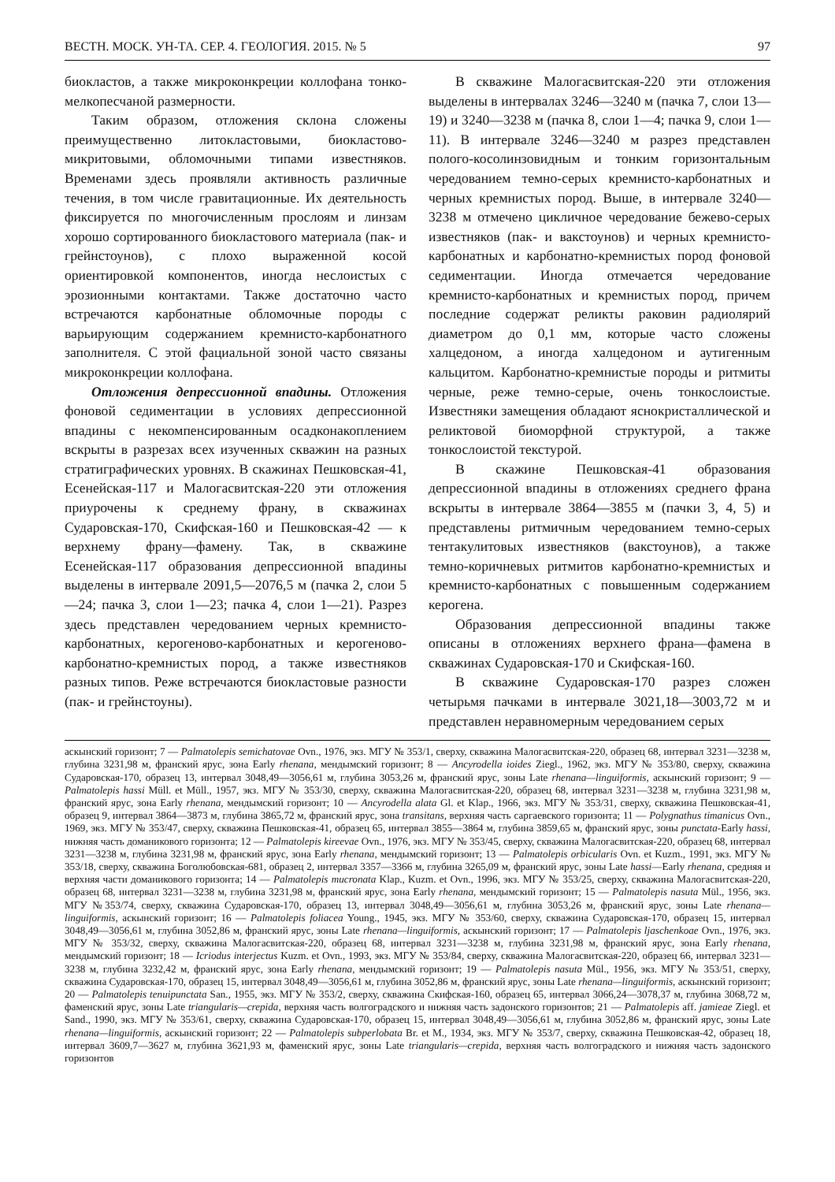ВЕСТН. МОСК. УН-ТА. СЕР. 4. ГЕОЛОГИЯ. 2015. № 5 97
биокластов, а также микроконкреции коллофана тонко-мелкопесчаной размерности.
Таким образом, отложения склона сложены преимущественно литокластовыми, биокластово-микритовыми, обломочными типами известняков. Временами здесь проявляли активность различные течения, в том числе гравитационные. Их деятельность фиксируется по многочисленным прослоям и линзам хорошо сортированного биокластового материала (пак- и грейнстоунов), с плохо выраженной косой ориентировкой компонентов, иногда неслоистых с эрозионными контактами. Также достаточно часто встречаются карбонатные обломочные породы с варьирующим содержанием кремнисто-карбонатного заполнителя. С этой фациальной зоной часто связаны микроконкреции коллофана.
Отложения депрессионной впадины. Отложения фоновой седиментации в условиях депрессионной впадины с некомпенсированным осадконакоплением вскрыты в разрезах всех изученных скважин на разных стратиграфических уровнях. В скажинах Пешковская-41, Есенейская-117 и Малогасвитская-220 эти отложения приурочены к среднему франу, в скважинах Сударовская-170, Скифская-160 и Пешковская-42 — к верхнему франу—фамену. Так, в скважине Есенейская-117 образования депрессионной впадины выделены в интервале 2091,5—2076,5 м (пачка 2, слои 5—24; пачка 3, слои 1—23; пачка 4, слои 1—21). Разрез здесь представлен чередованием черных кремнисто-карбонатных, керогеново-карбонатных и керогеново-карбонатно-кремнистых пород, а также известняков разных типов. Реже встречаются биокластовые разности (пак- и грейнстоуны).
В скважине Малогасвитская-220 эти отложения выделены в интервалах 3246—3240 м (пачка 7, слои 13—19) и 3240—3238 м (пачка 8, слои 1—4; пачка 9, слои 1—11). В интервале 3246—3240 м разрез представлен полого-косолинзовидным и тонким горизонтальным чередованием темно-серых кремнисто-карбонатных и черных кремнистых пород. Выше, в интервале 3240—3238 м отмечено цикличное чередование бежево-серых известняков (пак- и вакстоунов) и черных кремнисто-карбонатных и карбонатно-кремнистых пород фоновой седиментации. Иногда отмечается чередование кремнисто-карбонатных и кремнистых пород, причем последние содержат реликты раковин радиолярий диаметром до 0,1 мм, которые часто сложены халцедоном, а иногда халцедоном и аутигенным кальцитом. Карбонатно-кремнистые породы и ритмиты черные, реже темно-серые, очень тонкослоистые. Известняки замещения обладают яснокристаллической и реликтовой биоморфной структурой, а также тонкослоистой текстурой.
В скажине Пешковская-41 образования депрессионной впадины в отложениях среднего франа вскрыты в интервале 3864—3855 м (пачки 3, 4, 5) и представлены ритмичным чередованием темно-серых тентакулитовых известняков (вакстоунов), а также темно-коричневых ритмитов карбонатно-кремнистых и кремнисто-карбонатных с повышенным содержанием керогена.
Образования депрессионной впадины также описаны в отложениях верхнего франа—фамена в скважинах Сударовская-170 и Скифская-160.
В скважине Сударовская-170 разрез сложен четырьмя пачками в интервале 3021,18—3003,72 м и представлен неравномерным чередованием серых
аскынский горизонт; 7 — Palmatolepis semichatovae Ovn., 1976, экз. МГУ № 353/1, сверху, скважина Малогасвитская-220, образец 68, интервал 3231—3238 м, глубина 3231,98 м, франский ярус, зона Early rhenana, мендымский горизонт; 8 — Ancyrodella ioides Ziegl., 1962, экз. МГУ № 353/80, сверху, скважина Сударовская-170, образец 13, интервал 3048,49—3056,61 м, глубина 3053,26 м, франский ярус, зоны Late rhenana—linguiformis, аскынский горизонт; 9 — Palmatolepis hassi Müll. et Müll., 1957, экз. МГУ № 353/30, сверху, скважина Малогасвитская-220, образец 68, интервал 3231—3238 м, глубина 3231,98 м, франский ярус, зона Early rhenana, мендымский горизонт; 10 — Ancyrodella alata Gl. et Klap., 1966, экз. МГУ № 353/31, сверху, скважина Пешковская-41, образец 9, интервал 3864—3873 м, глубина 3865,72 м, франский ярус, зона transitans, верхняя часть саргаевского горизонта; 11 — Polygnathus timanicus Ovn., 1969, экз. МГУ № 353/47, сверху, скважина Пешковская-41, образец 65, интервал 3855—3864 м, глубина 3859,65 м, франский ярус, зоны punctata-Early hassi, нижняя часть доманикового горизонта; 12 — Palmatolepis kireevae Ovn., 1976, экз. МГУ № 353/45, сверху, скважина Малогасвитская-220, образец 68, интервал 3231—3238 м, глубина 3231,98 м, франский ярус, зона Early rhenana, мендымский горизонт; 13 — Palmatolepis orbicularis Ovn. et Kuzm., 1991, экз. МГУ № 353/18, сверху, скважина Боголюбовская-681, образец 2, интервал 3357—3366 м, глубина 3265,09 м, франский ярус, зоны Late hassi—Early rhenana, средняя и верхняя части доманикового горизонта; 14 — Palmatolepis mucronata Klap., Kuzm. et Ovn., 1996, экз. МГУ № 353/25, сверху, скважина Малогасвитская-220, образец 68, интервал 3231—3238 м, глубина 3231,98 м, франский ярус, зона Early rhenana, мендымский горизонт; 15 — Palmatolepis nasuta Mül., 1956, экз. МГУ №353/74, сверху, скважина Сударовская-170, образец 13, интервал 3048,49—3056,61 м, глубина 3053,26 м, франский ярус, зоны Late rhenana—linguiformis, аскынский горизонт; 16 — Palmatolepis foliacea Young., 1945, экз. МГУ № 353/60, сверху, скважина Сударовская-170, образец 15, интервал 3048,49—3056,61 м, глубина 3052,86 м, франский ярус, зоны Late rhenana—linguiformis, аскынский горизонт; 17 — Palmatolepis ljaschenkoae Ovn., 1976, экз. МГУ № 353/32, сверху, скважина Малогасвитская-220, образец 68, интервал 3231—3238 м, глубина 3231,98 м, франский ярус, зона Early rhenana, мендымский горизонт; 18 — Icriodus interjectus Kuzm. et Ovn., 1993, экз. МГУ № 353/84, сверху, скважина Малогасвитская-220, образец 66, интервал 3231—3238 м, глубина 3232,42 м, франский ярус, зона Early rhenana, мендымский горизонт; 19 — Palmatolepis nasuta Mül., 1956, экз. МГУ № 353/51, сверху, скважина Сударовская-170, образец 15, интервал 3048,49—3056,61 м, глубина 3052,86 м, франский ярус, зоны Late rhenana—linguiformis, аскынский горизонт; 20 — Palmatolepis tenuipunctata San., 1955, экз. МГУ № 353/2, сверху, скважина Скифская-160, образец 65, интервал 3066,24—3078,37 м, глубина 3068,72 м, фаменский ярус, зоны Late triangularis—crepida, верхняя часть волгоградского и нижняя часть задонского горизонтов; 21 — Palmatolepis aff. jamieae Ziegl. et Sand., 1990, экз. МГУ № 353/61, сверху, скважина Сударовская-170, образец 15, интервал 3048,49—3056,61 м, глубина 3052,86 м, франский ярус, зоны Late rhenana—linguiformis, аскынский горизонт; 22 — Palmatolepis subperlobata Br. et M., 1934, экз. МГУ № 353/7, сверху, скважина Пешковская-42, образец 18, интервал 3609,7—3627 м, глубина 3621,93 м, фаменский ярус, зоны Late triangularis—crepida, верхняя часть волгоградского и нижняя часть задонского горизонтов